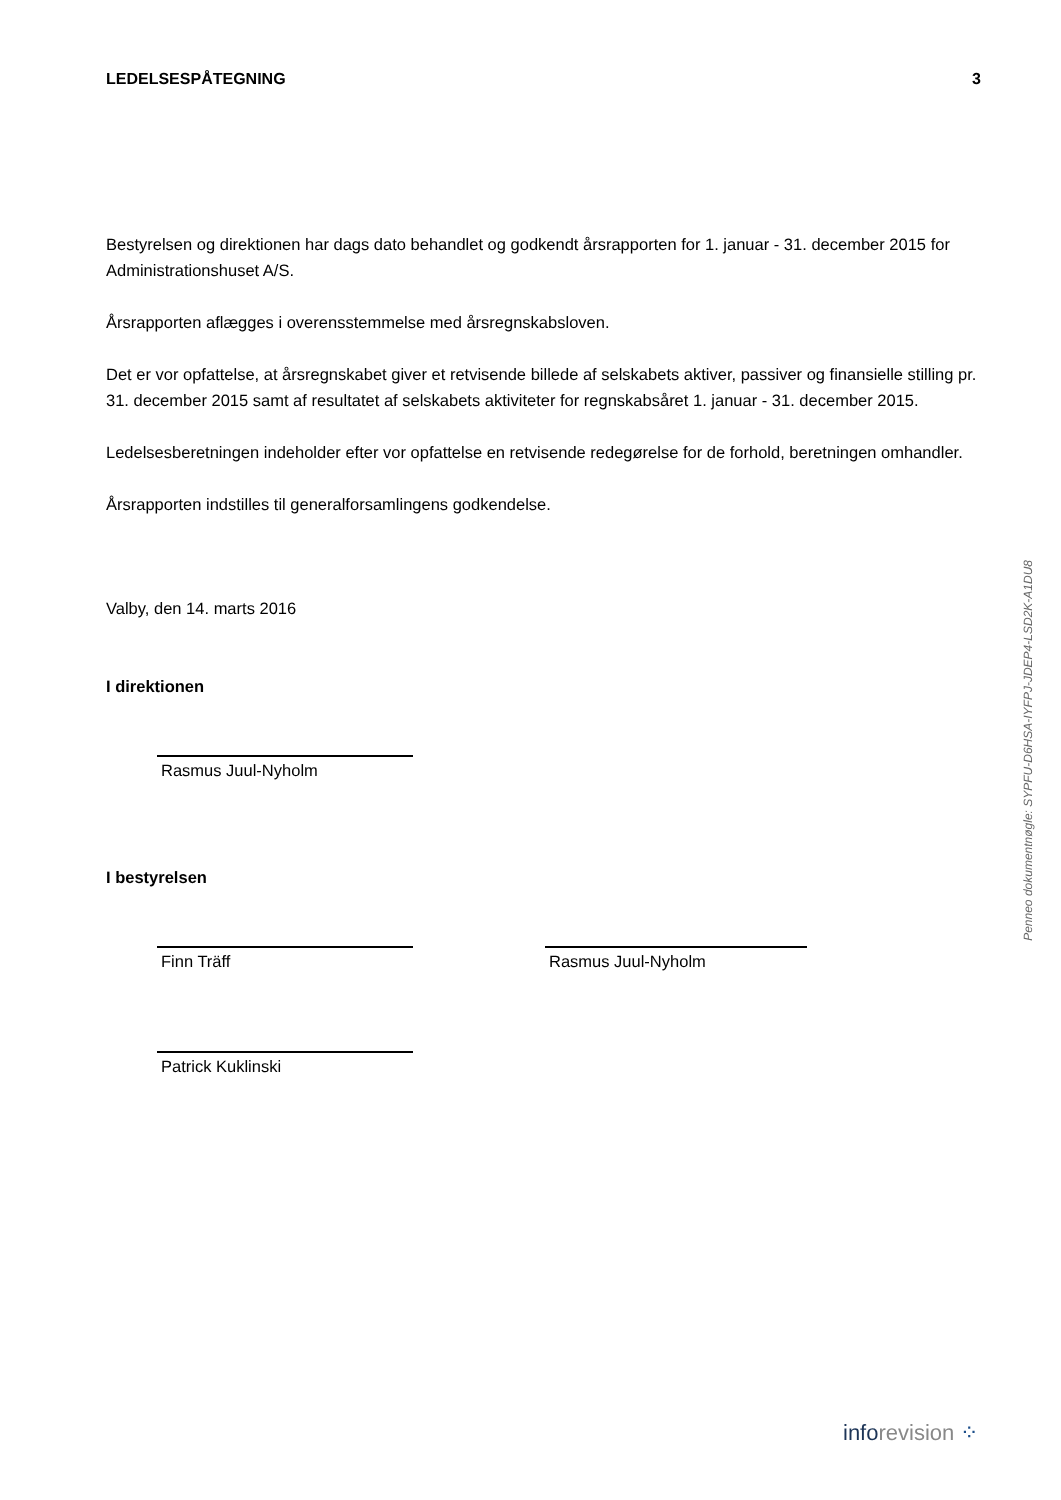LEDELSESPÅTEGNING 3
Bestyrelsen og direktionen har dags dato behandlet og godkendt årsrapporten for 1. januar - 31. december 2015 for Administrationshuset A/S.
Årsrapporten aflægges i overensstemmelse med årsregnskabsloven.
Det er vor opfattelse, at årsregnskabet giver et retvisende billede af selskabets aktiver, passiver og finansielle stilling pr. 31. december 2015 samt af resultatet af selskabets aktiviteter for regnskabsåret 1. januar - 31. december 2015.
Ledelsesberetningen indeholder efter vor opfattelse en retvisende redegørelse for de forhold, beretningen omhandler.
Årsrapporten indstilles til generalforsamlingens godkendelse.
Valby, den 14. marts 2016
I direktionen
Rasmus Juul-Nyholm
I bestyrelsen
Finn Träff Rasmus Juul-Nyholm
Patrick Kuklinski
Penneo dokumentnøgle: SYPFU-D6HSA-IYFPJ-JDEP4-LSD2K-A1DU8
inforevision ⁘